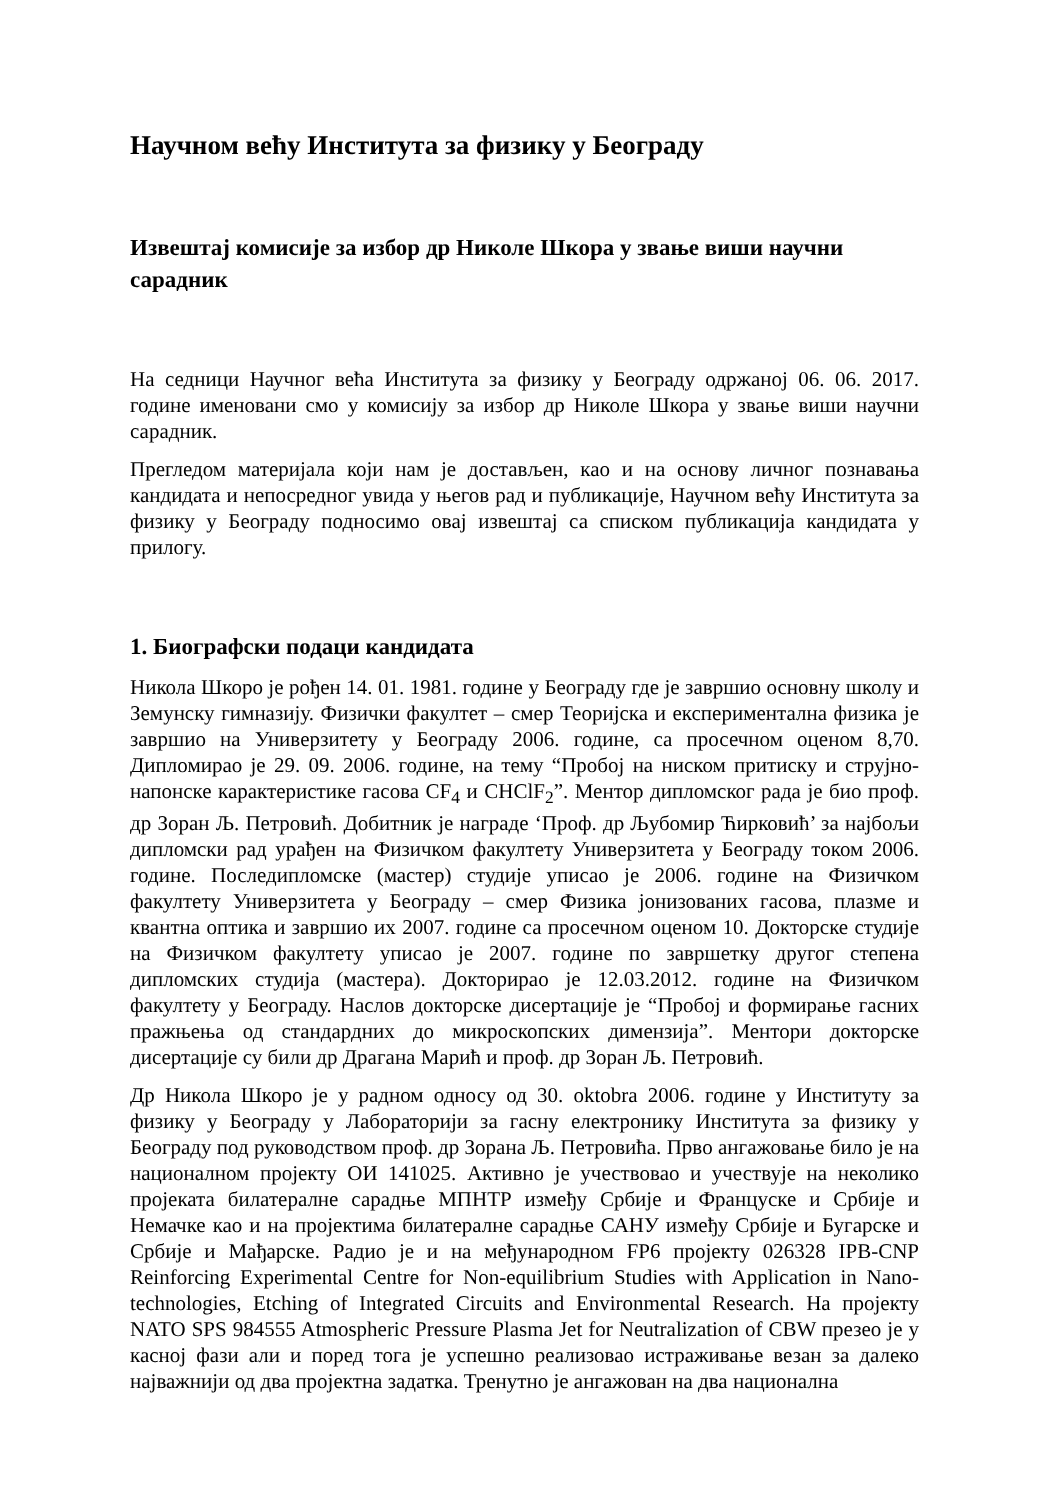Научном већу Института за физику у Београду
Извештај комисије за избор др Николе Шкора у звање виши научни сарадник
На седници Научног већа Института за физику у Београду одржаној 06. 06. 2017. године именовани смо у комисију за избор др Николе Шкора у звање виши научни сарадник.
Прегледом материјала који нам је достављен, као и на основу личног познавања кандидата и непосредног увида у његов рад и публикације, Научном већу Института за физику у Београду подносимо овај извештај са списком публикација кандидата у прилогу.
1. Биографски подаци кандидата
Никола Шкоро је рођен 14. 01. 1981. године у Београду где је завршио основну школу и Земунску гимназију. Физички факултет – смер Теоријска и експериментална физика је завршио на Универзитету у Београду 2006. године, са просечном оценом 8,70. Дипломирао је 29. 09. 2006. године, на тему “Пробој на ниском притиску и струјно-напонске карактеристике гасова CF<sub>4</sub> и CHClF<sub>2</sub>”. Ментор дипломског рада је био проф. др Зоран Љ. Петровић. Добитник је награде ‘Проф. др Љубомир Ћирковић’ за најбољи дипломски рад урађен на Физичком факултету Универзитета у Београду током 2006. године. Последипломске (мастер) студије уписао је 2006. године на Физичком факултету Универзитета у Београду – смер Физика јонизованих гасова, плазме и квантна оптика и завршио их 2007. године са просечном оценом 10. Докторске студије на Физичком факултету уписао је 2007. године по завршетку другог степена дипломских студија (мастера). Докторирао је 12.03.2012. године на Физичком факултету у Београду. Наслов докторске дисертације је “Пробој и формирање гасних пражњења од стандардних до микроскопских димензија”. Ментори докторске дисертације су били др Драгана Марић и проф. др Зоран Љ. Петровић.
Др Никола Шкоро је у радном односу од 30. oktobra 2006. године у Институту за физику у Београду у Лабораторији за гасну електронику Института за физику у Београду под руководством проф. др Зорана Љ. Петровића. Прво ангажовање било је на националном пројекту ОИ 141025. Активно је учествовао и учествује на неколико пројеката билатералне сарадње МПНТР између Србије и Француске и Србије и Немачке као и на пројектима билатералне сарадње САНУ између Србије и Бугарске и Србије и Мађарске. Радио је и на међународном FP6 пројекту 026328 IPB-CNP Reinforcing Experimental Centre for Non-equilibrium Studies with Application in Nano-technologies, Etching of Integrated Circuits and Environmental Research. На пројекту NATO SPS 984555 Atmospheric Pressure Plasma Jet for Neutralization of CBW презео је у касној фази али и поред тога је успешно реализовао истраживање везан за далеко најважнији од два пројектна задатка. Тренутно је ангажован на два национална